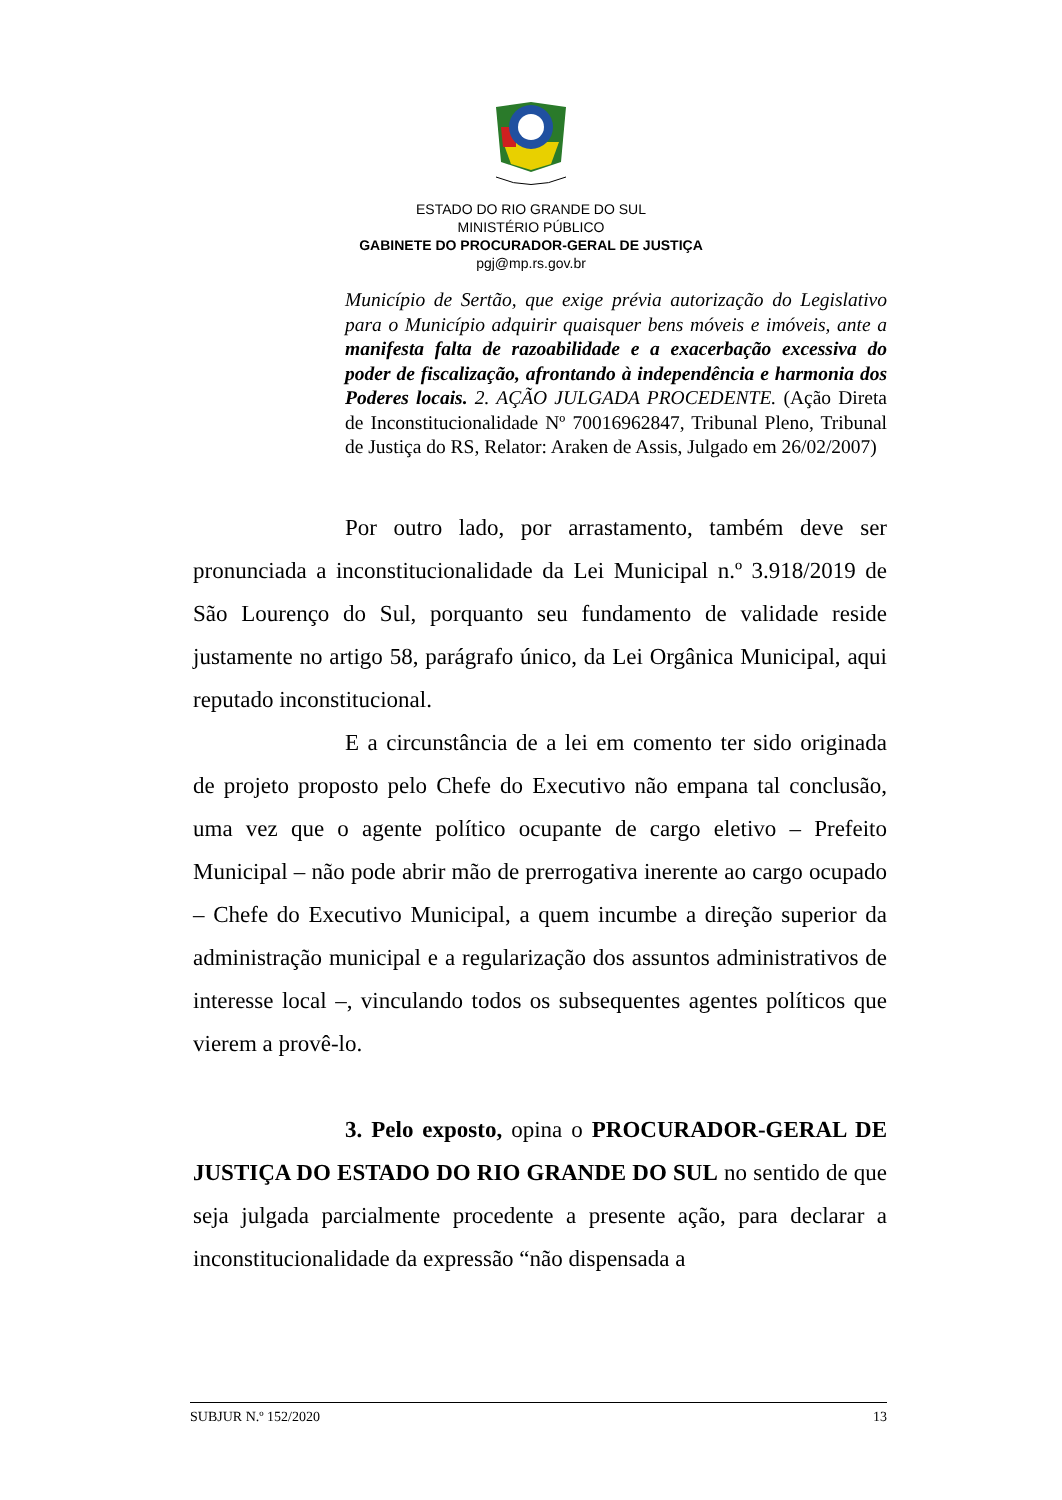ESTADO DO RIO GRANDE DO SUL
MINISTÉRIO PÚBLICO
GABINETE DO PROCURADOR-GERAL DE JUSTIÇA
pgj@mp.rs.gov.br
Município de Sertão, que exige prévia autorização do Legislativo para o Município adquirir quaisquer bens móveis e imóveis, ante a manifesta falta de razoabilidade e a exacerbação excessiva do poder de fiscalização, afrontando à independência e harmonia dos Poderes locais. 2. AÇÃO JULGADA PROCEDENTE. (Ação Direta de Inconstitucionalidade Nº 70016962847, Tribunal Pleno, Tribunal de Justiça do RS, Relator: Araken de Assis, Julgado em 26/02/2007)
Por outro lado, por arrastamento, também deve ser pronunciada a inconstitucionalidade da Lei Municipal n.º 3.918/2019 de São Lourenço do Sul, porquanto seu fundamento de validade reside justamente no artigo 58, parágrafo único, da Lei Orgânica Municipal, aqui reputado inconstitucional.
E a circunstância de a lei em comento ter sido originada de projeto proposto pelo Chefe do Executivo não empana tal conclusão, uma vez que o agente político ocupante de cargo eletivo – Prefeito Municipal – não pode abrir mão de prerrogativa inerente ao cargo ocupado – Chefe do Executivo Municipal, a quem incumbe a direção superior da administração municipal e a regularização dos assuntos administrativos de interesse local –, vinculando todos os subsequentes agentes políticos que vierem a provê-lo.
3. Pelo exposto, opina o PROCURADOR-GERAL DE JUSTIÇA DO ESTADO DO RIO GRANDE DO SUL no sentido de que seja julgada parcialmente procedente a presente ação, para declarar a inconstitucionalidade da expressão “não dispensada a
SUBJUR N.º 152/2020 13